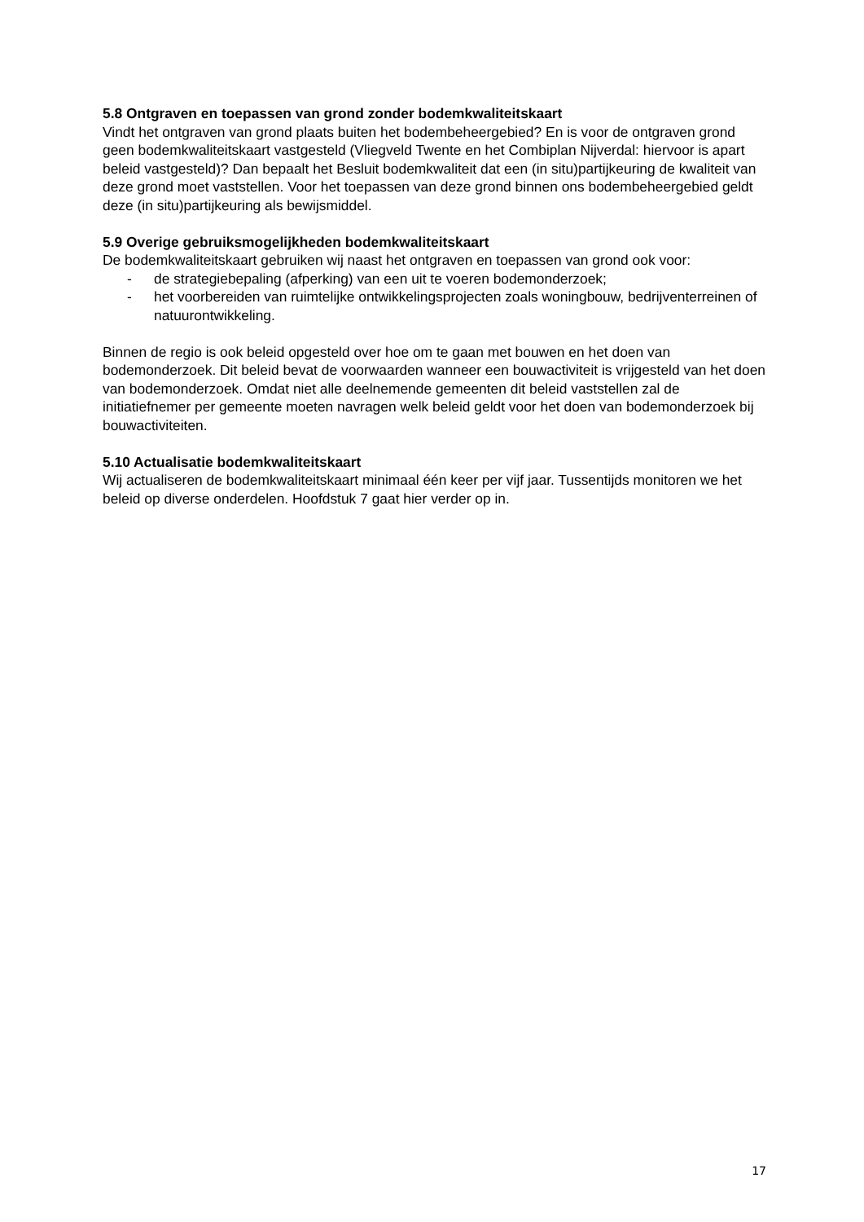5.8 Ontgraven en toepassen van grond zonder bodemkwaliteitskaart
Vindt het ontgraven van grond plaats buiten het bodembeheergebied? En is voor de ontgraven grond geen bodemkwaliteitskaart vastgesteld (Vliegveld Twente en het Combiplan Nijverdal: hiervoor is apart beleid vastgesteld)? Dan bepaalt het Besluit bodemkwaliteit dat een (in situ)partijkeuring de kwaliteit van deze grond moet vaststellen. Voor het toepassen van deze grond binnen ons bodembeheergebied geldt deze (in situ)partijkeuring als bewijsmiddel.
5.9 Overige gebruiksmogelijkheden bodemkwaliteitskaart
De bodemkwaliteitskaart gebruiken wij naast het ontgraven en toepassen van grond ook voor:
- de strategiebepaling (afperking) van een uit te voeren bodemonderzoek;
- het voorbereiden van ruimtelijke ontwikkelingsprojecten zoals woningbouw, bedrijventerreinen of natuurontwikkeling.
Binnen de regio is ook beleid opgesteld over hoe om te gaan met bouwen en het doen van bodemonderzoek. Dit beleid bevat de voorwaarden wanneer een bouwactiviteit is vrijgesteld van het doen van bodemonderzoek. Omdat niet alle deelnemende gemeenten dit beleid vaststellen zal de initiatiefnemer per gemeente moeten navragen welk beleid geldt voor het doen van bodemonderzoek bij bouwactiviteiten.
5.10 Actualisatie bodemkwaliteitskaart
Wij actualiseren de bodemkwaliteitskaart minimaal één keer per vijf jaar. Tussentijds monitoren we het beleid op diverse onderdelen. Hoofdstuk 7 gaat hier verder op in.
17